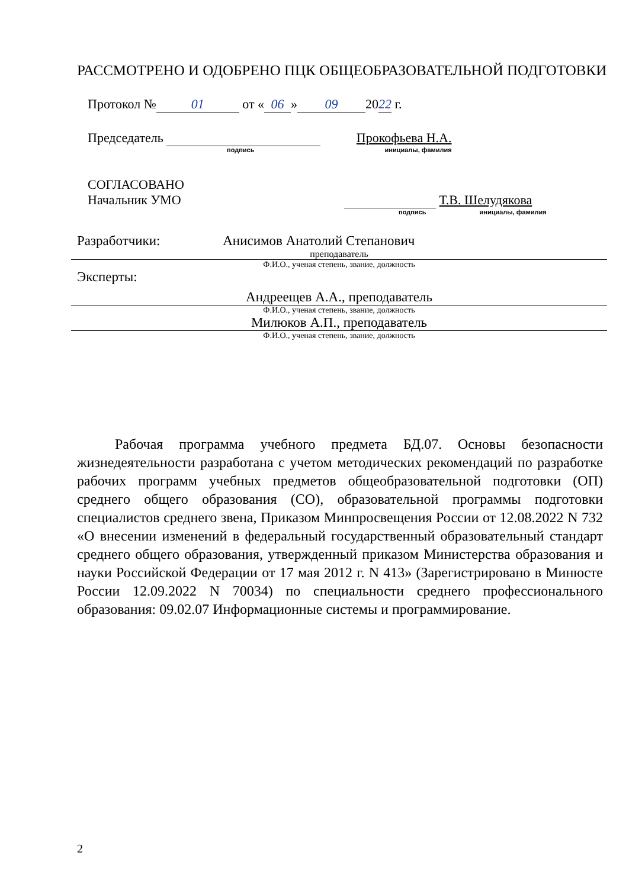РАССМОТРЕНО И ОДОБРЕНО ПЦК ОБЩЕОБРАЗОВАТЕЛЬНОЙ ПОДГОТОВКИ
Протокол № 01 от « 06 » 09 20 22 г.
Председатель Прокофьева Н.А.
подпись инициалы, фамилия
СОГЛАСОВАНО
Начальник УМО Т.В. Шелудякова
подпись инициалы, фамилия
Разработчики: Анисимов Анатолий Степанович
преподаватель
Ф.И.О., ученая степень, звание, должность
Эксперты:
Андреещев А.А., преподаватель
Ф.И.О., ученая степень, звание, должность
Милюков А.П., преподаватель
Ф.И.О., ученая степень, звание, должность
Рабочая программа учебного предмета БД.07. Основы безопасности жизнедеятельности разработана с учетом методических рекомендаций по разработке рабочих программ учебных предметов общеобразовательной подготовки (ОП) среднего общего образования (СО), образовательной программы подготовки специалистов среднего звена, Приказом Минпросвещения России от 12.08.2022 N 732 «О внесении изменений в федеральный государственный образовательный стандарт среднего общего образования, утвержденный приказом Министерства образования и науки Российской Федерации от 17 мая 2012 г. N 413» (Зарегистрировано в Минюсте России 12.09.2022 N 70034) по специальности среднего профессионального образования: 09.02.07 Информационные системы и программирование.
2